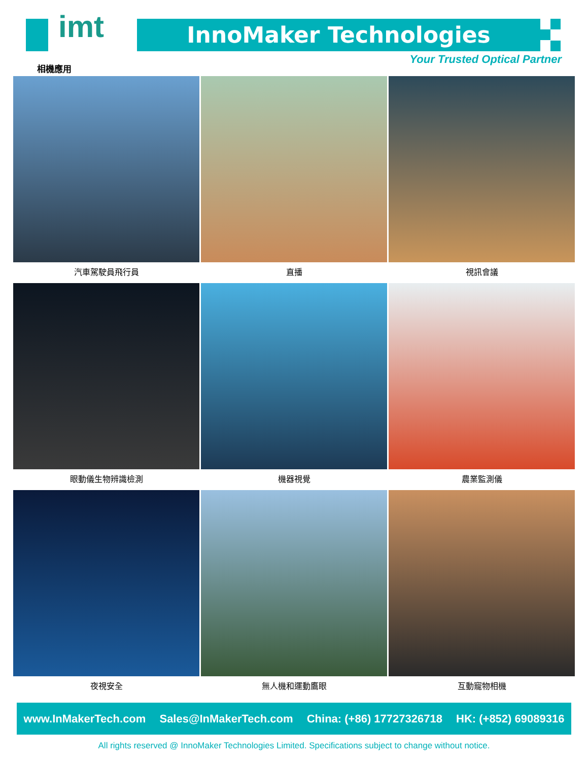imt
相機應用
InnoMaker Technologies
Your Trusted Optical Partner
汽車駕駛員飛行員
直播
視訊會議
眼動儀生物辨識檢測
機器視覺
農業監測儀
夜視安全
無人機和運動鷹眼
互動寵物相機
www.InMakerTech.com Sales@InMakerTech.com China: (+86) 17727326718 HK: (+852) 69089316
All rights reserved @ InnoMaker Technologies Limited. Specifications subject to change without notice.